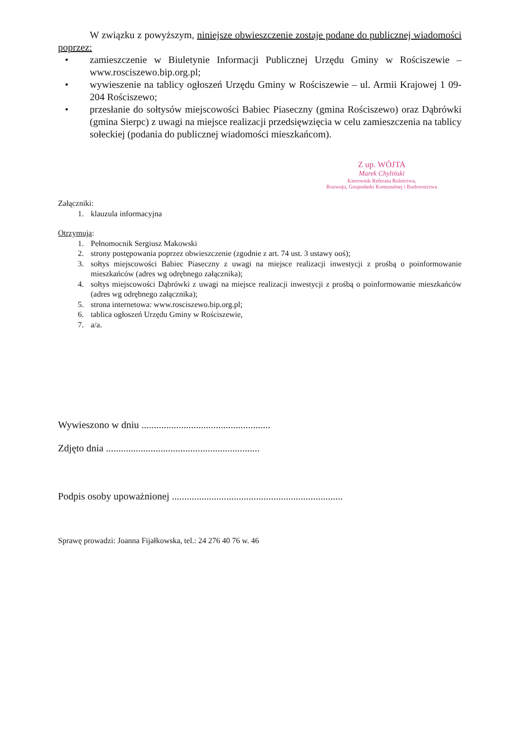W związku z powyższym, niniejsze obwieszczenie zostaje podane do publicznej wiadomości poprzez:
• zamieszczenie w Biuletynie Informacji Publicznej Urzędu Gminy w Rościszewie – www.rosciszewo.bip.org.pl;
• wywieszenie na tablicy ogłoszeń Urzędu Gminy w Rościszewie – ul. Armii Krajowej 1 09-204 Rościszewo;
• przesłanie do sołtysów miejscowości Babiec Piaseczny (gmina Rościszewo) oraz Dąbrówki (gmina Sierpc) z uwagi na miejsce realizacji przedsięwzięcia w celu zamieszczenia na tablicy sołeckiej (podania do publicznej wiadomości mieszkańcom).
Z up. WÓJTA
Marek Chyliński
Kierownik Referatu Rolnictwa,
Rozwoju, Gospodarki Komunalnej i Budownictwa
Załączniki:
1. klauzula informacyjna
Otrzymują:
1. Pełnomocnik Sergiusz Makowski
2. strony postępowania poprzez obwieszczenie (zgodnie z art. 74 ust. 3 ustawy ooś);
3. sołtys miejscowości Babiec Piaseczny z uwagi na miejsce realizacji inwestycji z prośbą o poinformowanie mieszkańców (adres wg odrębnego załącznika);
4. sołtys miejscowości Dąbrówki z uwagi na miejsce realizacji inwestycji z prośbą o poinformowanie mieszkańców (adres wg odrębnego załącznika);
5. strona internetowa: www.rosciszewo.bip.org.pl;
6. tablica ogłoszeń Urzędu Gminy w Rościszewie,
7. a/a.
Wywieszono w dniu ....................................................
Zdjęto dnia ..............................................................
Podpis osoby upoważnionej .....................................................................
Sprawę prowadzi: Joanna Fijałkowska, tel.: 24 276 40 76 w. 46